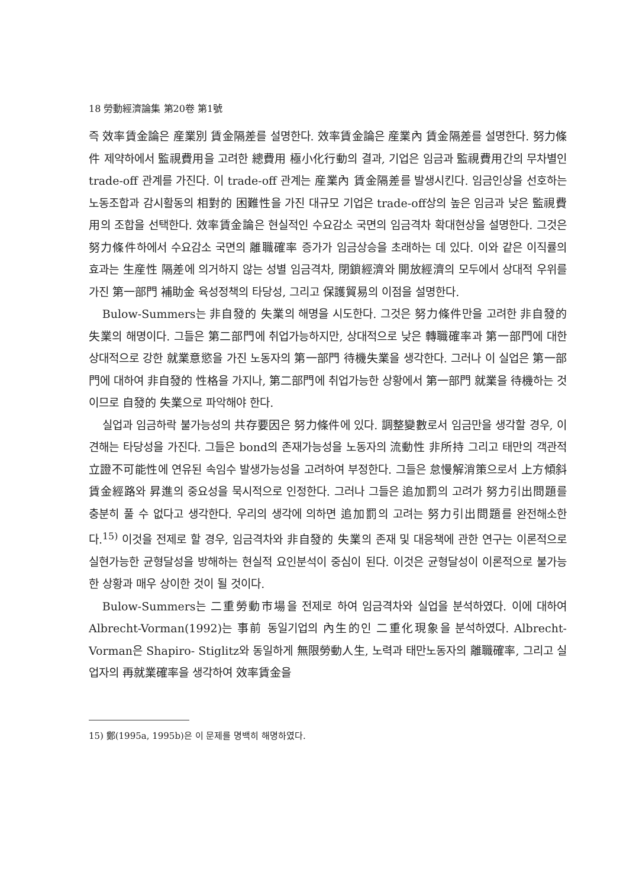18 勞動經濟論集 第20卷 第1號
즉 效率賃金論은 産業別 賃金隔差를 설명한다. 效率賃金論은 産業內 賃金隔差를 설명한다. 努力條件 제약하에서 監視費用을 고려한 總費用 極小化行動의 결과, 기업은 임금과 監視費用간의 무차별인 trade-off 관계를 가진다. 이 trade-off 관계는 産業內 賃金隔差를 발생시킨다. 임금인상을 선호하는 노동조합과 감시활동의 相對的 困難性을 가진 대규모 기업은 trade-off상의 높은 임금과 낮은 監視費用의 조합을 선택한다. 效率賃金論은 현실적인 수요감소 국면의 임금격차 확대현상을 설명한다. 그것은 努力條件하에서 수요감소 국면의 離職確率 증가가 임금상승을 초래하는 데 있다. 이와 같은 이직률의 효과는 生産性 隔差에 의거하지 않는 성별 임금격차, 閉鎖經濟와 開放經濟의 모두에서 상대적 우위를 가진 第一部門 補助金 육성정책의 타당성, 그리고 保護貿易의 이점을 설명한다.
Bulow-Summers는 非自發的 失業의 해명을 시도한다. 그것은 努力條件만을 고려한 非自發的 失業의 해명이다. 그들은 第二部門에 취업가능하지만, 상대적으로 낮은 轉職確率과 第一部門에 대한 상대적으로 강한 就業意慾을 가진 노동자의 第一部門 待機失業을 생각한다. 그러나 이 실업은 第一部門에 대하여 非自發的 性格을 가지나, 第二部門에 취업가능한 상황에서 第一部門 就業을 待機하는 것이므로 自發的 失業으로 파악해야 한다.
실업과 임금하락 불가능성의 共存要因은 努力條件에 있다. 調整變數로서 임금만을 생각할 경우, 이 견해는 타당성을 가진다. 그들은 bond의 존재가능성을 노동자의 流動性 非所持 그리고 태만의 객관적 立證不可能性에 연유된 속임수 발생가능성을 고려하여 부정한다. 그들은 怠慢解消策으로서 上方傾斜 賃金經路와 昇進의 중요성을 묵시적으로 인정한다. 그러나 그들은 追加罰의 고려가 努力引出問題를 충분히 풀 수 없다고 생각한다. 우리의 생각에 의하면 追加罰의 고려는 努力引出問題를 완전해소한다.<sup>15)</sup> 이것을 전제로 할 경우, 임금격차와 非自發的 失業의 존재 및 대응책에 관한 연구는 이론적으로 실현가능한 균형달성을 방해하는 현실적 요인분석이 중심이 된다. 이것은 균형달성이 이론적으로 불가능한 상황과 매우 상이한 것이 될 것이다.
Bulow-Summers는 二重勞動市場을 전제로 하여 임금격차와 실업을 분석하였다. 이에 대하여 Albrecht-Vorman(1992)는 事前 동일기업의 內生的인 二重化現象을 분석하였다. Albrecht-Vorman은 Shapiro- Stiglitz와 동일하게 無限勞動人生, 노력과 태만노동자의 離職確率, 그리고 실업자의 再就業確率을 생각하여 效率賃金을
15) 鄭(1995a, 1995b)은 이 문제를 명백히 해명하였다.